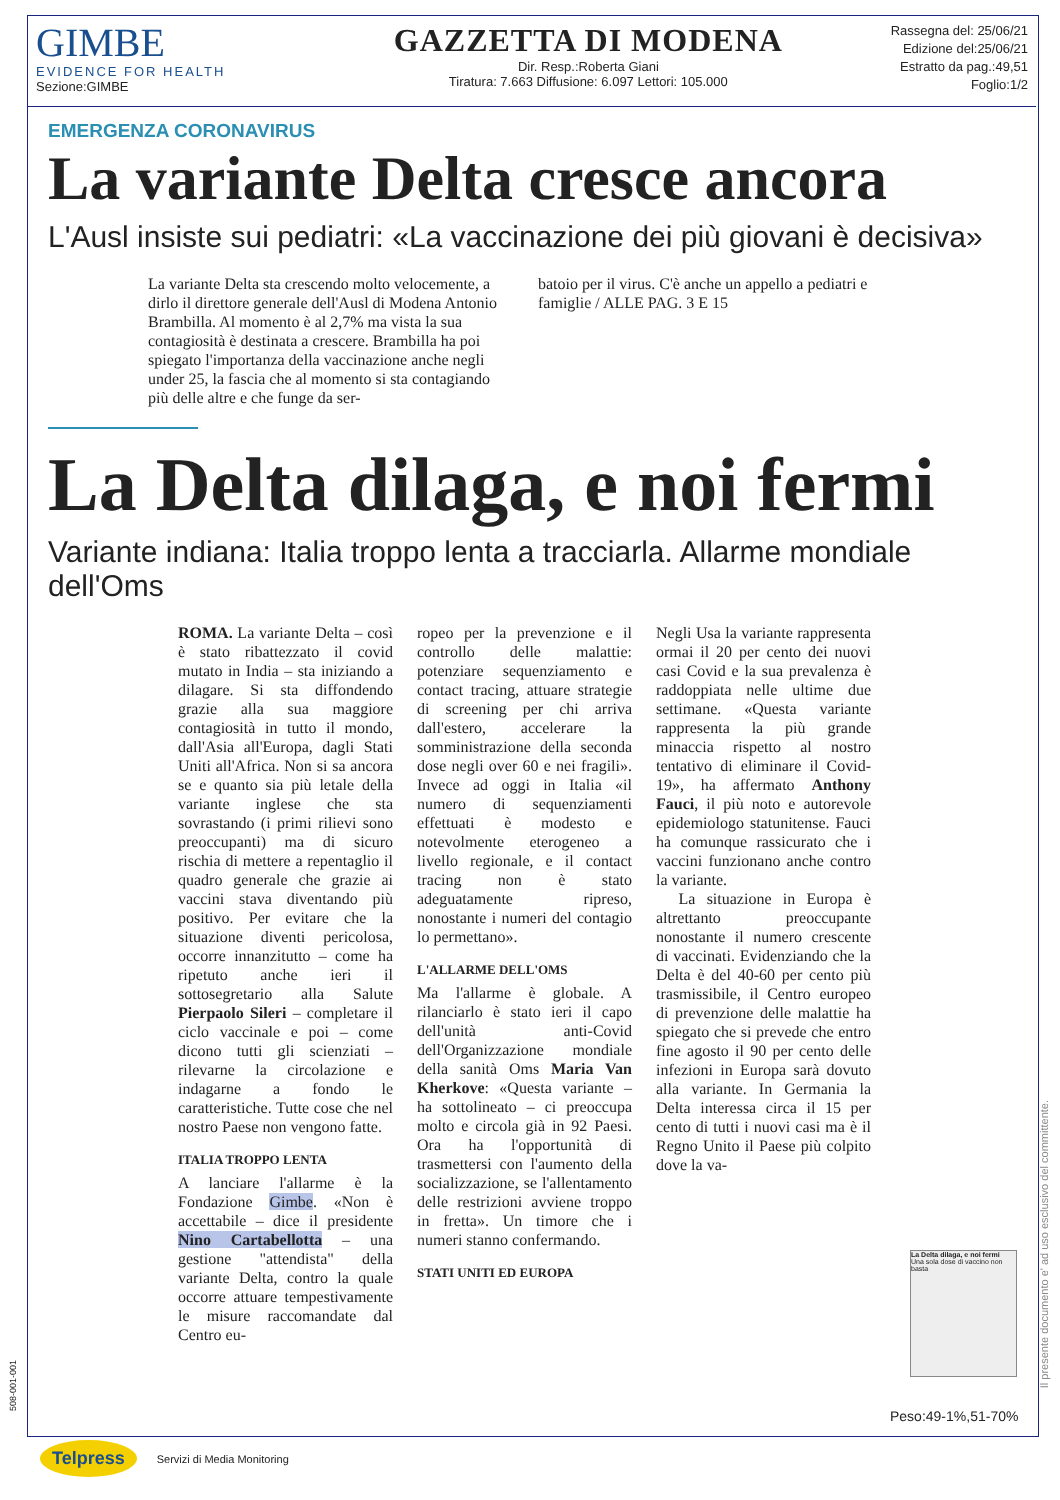GIMBE
EVIDENCE FOR HEALTH
Sezione:GIMBE
GAZZETTA DI MODENA
Dir. Resp.:Roberta Giani
Tiratura: 7.663 Diffusione: 6.097 Lettori: 105.000
Rassegna del: 25/06/21
Edizione del:25/06/21
Estratto da pag.:49,51
Foglio:1/2
EMERGENZA CORONAVIRUS
La variante Delta cresce ancora
L'Ausl insiste sui pediatri: «La vaccinazione dei più giovani è decisiva»
La variante Delta sta crescendo molto velocemente, a dirlo il direttore generale dell'Ausl di Modena Antonio Brambilla. Al momento è al 2,7% ma vista la sua contagiosità è destinata a crescere. Brambilla ha poi spiegato l'importanza della vaccinazione anche negli under 25, la fascia che al momento si sta contagiando più delle altre e che funge da ser-
batoio per il virus. C'è anche un appello a pediatri e famiglie / ALLE PAG. 3 E 15
La Delta dilaga, e noi fermi
Variante indiana: Italia troppo lenta a tracciarla. Allarme mondiale dell'Oms
ROMA. La variante Delta – così è stato ribattezzato il covid mutato in India – sta iniziando a dilagare. Si sta diffondendo grazie alla sua maggiore contagiosità in tutto il mondo, dall'Asia all'Europa, dagli Stati Uniti all'Africa. Non si sa ancora se e quanto sia più letale della variante inglese che sta sovrastando (i primi rilievi sono preoccupanti) ma di sicuro rischia di mettere a repentaglio il quadro generale che grazie ai vaccini stava diventando più positivo. Per evitare che la situazione diventi pericolosa, occorre innanzitutto – come ha ripetuto anche ieri il sottosegretario alla Salute Pierpaolo Sileri – completare il ciclo vaccinale e poi – come dicono tutti gli scienziati – rilevarne la circolazione e indagarne a fondo le caratteristiche. Tutte cose che nel nostro Paese non vengono fatte.
ITALIA TROPPO LENTA
A lanciare l'allarme è la Fondazione Gimbe. «Non è accettabile – dice il presidente Nino Cartabellotta – una gestione "attendista" della variante Delta, contro la quale occorre attuare tempestivamente le misure raccomandate dal Centro eu-
ropeo per la prevenzione e il controllo delle malattie: potenziare sequenziamento e contact tracing, attuare strategie di screening per chi arriva dall'estero, accelerare la somministrazione della seconda dose negli over 60 e nei fragili». Invece ad oggi in Italia «il numero di sequenziamenti effettuati è modesto e notevolmente eterogeneo a livello regionale, e il contact tracing non è stato adeguatamente ripreso, nonostante i numeri del contagio lo permettano».
L'ALLARME DELL'OMS
Ma l'allarme è globale. A rilanciarlo è stato ieri il capo dell'unità anti-Covid dell'Organizzazione mondiale della sanità Oms Maria Van Kherkove: «Questa variante – ha sottolineato – ci preoccupa molto e circola già in 92 Paesi. Ora ha l'opportunità di trasmettersi con l'aumento della socializzazione, se l'allentamento delle restrizioni avviene troppo in fretta». Un timore che i numeri stanno confermando.
STATI UNITI ED EUROPA
Negli Usa la variante rappresenta ormai il 20 per cento dei nuovi casi Covid e la sua prevalenza è raddoppiata nelle ultime due settimane. «Questa variante rappresenta la più grande minaccia rispetto al nostro tentativo di eliminare il Covid-19», ha affermato Anthony Fauci, il più noto e autorevole epidemiologo statunitense. Fauci ha comunque rassicurato che i vaccini funzionano anche contro la variante.
La situazione in Europa è altrettanto preoccupante nonostante il numero crescente di vaccinati. Evidenziando che la Delta è del 40-60 per cento più trasmissibile, il Centro europeo di prevenzione delle malattie ha spiegato che si prevede che entro fine agosto il 90 per cento delle infezioni in Europa sarà dovuto alla variante. In Germania la Delta interessa circa il 15 per cento di tutti i nuovi casi ma è il Regno Unito il Paese più colpito dove la va-
La Delta dilaga, e noi fermi
Una sola dose di vaccino non basta
Peso:49-1%,51-70%
508-001-001
Il presente documento e' ad uso esclusivo del committente.
Telpress
Servizi di Media Monitoring